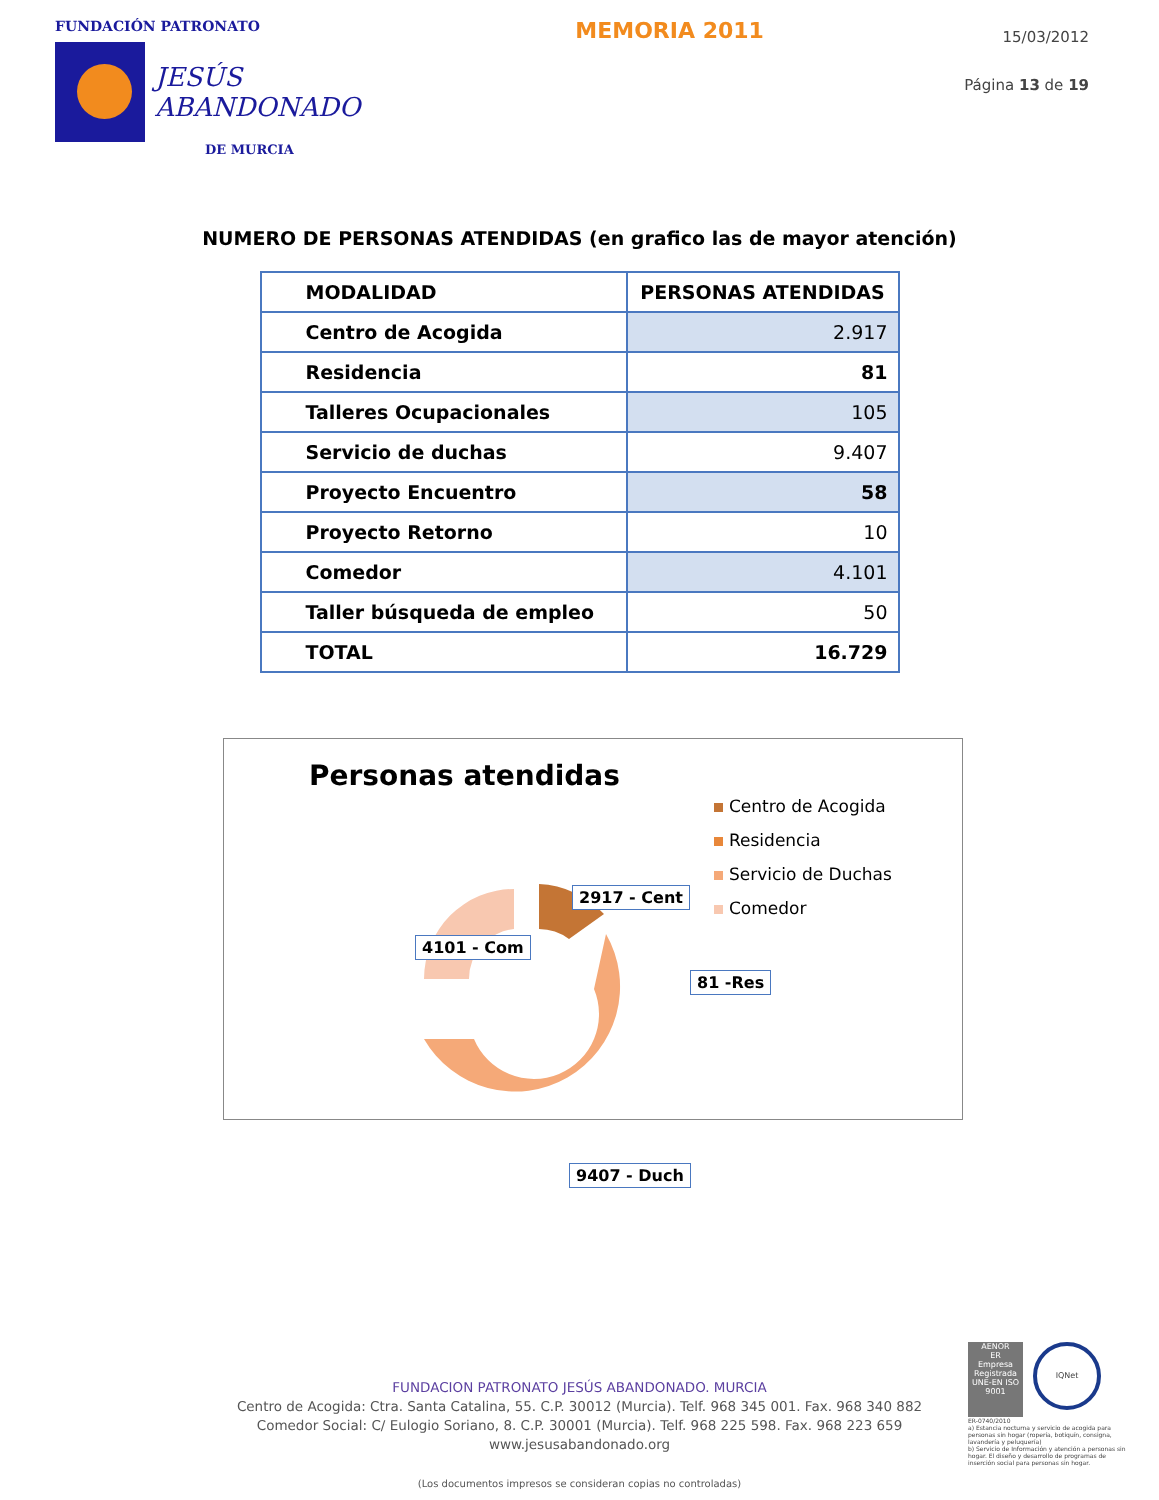FUNDACIÓN PATRONATO
JESÚS
ABANDONADO
DE MURCIA
MEMORIA 2011
15/03/2012
Página 13 de 19
NUMERO DE PERSONAS ATENDIDAS (en grafico las de mayor atención)
| MODALIDAD | PERSONAS ATENDIDAS |
| --- | --- |
| Centro de Acogida | 2.917 |
| Residencia | 81 |
| Talleres Ocupacionales | 105 |
| Servicio de duchas | 9.407 |
| Proyecto Encuentro | 58 |
| Proyecto Retorno | 10 |
| Comedor | 4.101 |
| Taller búsqueda de empleo | 50 |
| TOTAL | 16.729 |
Personas atendidas
2917 - Cent
4101 - Com
81 -Res
9407 - Duch
Centro de Acogida
Residencia
Servicio de Duchas
Comedor
FUNDACION PATRONATO JESÚS ABANDONADO. MURCIA
Centro de Acogida: Ctra. Santa Catalina, 55. C.P. 30012 (Murcia). Telf. 968 345 001. Fax. 968 340 882
Comedor Social: C/ Eulogio Soriano, 8. C.P. 30001 (Murcia). Telf. 968 225 598. Fax. 968 223 659
www.jesusabandonado.org
(Los documentos impresos se consideran copias no controladas)
AENOR
ER
Empresa Registrada
UNE-EN ISO 9001
IQNet
ER-0740/2010
a) Estancia nocturna y servicio de acogida para personas sin hogar (ropería, botiquín, consigna, lavandería y peluquería)
b) Servicio de Información y atención a personas sin hogar. El diseño y desarrollo de programas de inserción social para personas sin hogar.